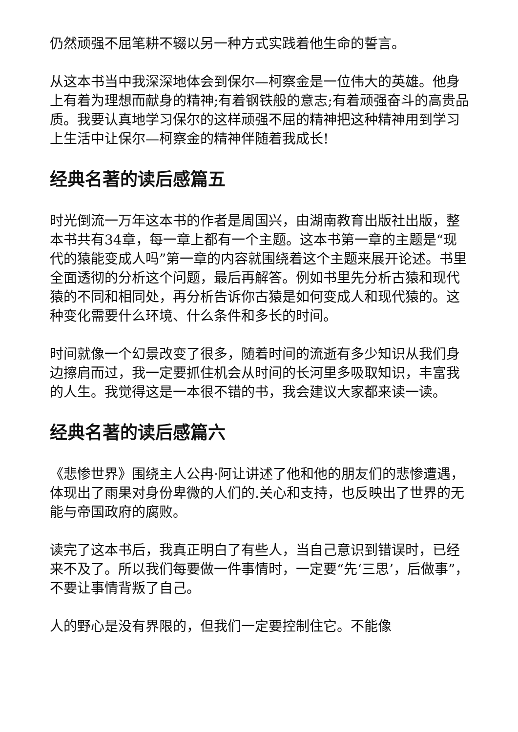仍然顽强不屈笔耕不辍以另一种方式实践着他生命的誓言。
从这本书当中我深深地体会到保尔—柯察金是一位伟大的英雄。他身上有着为理想而献身的精神;有着钢铁般的意志;有着顽强奋斗的高贵品质。我要认真地学习保尔的这样顽强不屈的精神把这种精神用到学习上生活中让保尔—柯察金的精神伴随着我成长!
经典名著的读后感篇五
时光倒流一万年这本书的作者是周国兴，由湖南教育出版社出版，整本书共有34章，每一章上都有一个主题。这本书第一章的主题是“现代的猿能变成人吗”第一章的内容就围绕着这个主题来展开论述。书里全面透彻的分析这个问题，最后再解答。例如书里先分析古猿和现代猿的不同和相同处，再分析告诉你古猿是如何变成人和现代猿的。这种变化需要什么环境、什么条件和多长的时间。
时间就像一个幻景改变了很多，随着时间的流逝有多少知识从我们身边擦肩而过，我一定要抓住机会从时间的长河里多吸取知识，丰富我的人生。我觉得这是一本很不错的书，我会建议大家都来读一读。
经典名著的读后感篇六
《悲惨世界》围绕主人公冉·阿让讲述了他和他的朋友们的悲惨遭遇，体现出了雨果对身份卑微的人们的.关心和支持，也反映出了世界的无能与帝国政府的腐败。
读完了这本书后，我真正明白了有些人，当自己意识到错误时，已经来不及了。所以我们每要做一件事情时，一定要“先‘三思’，后做事”，不要让事情背叛了自己。
人的野心是没有界限的，但我们一定要控制住它。不能像